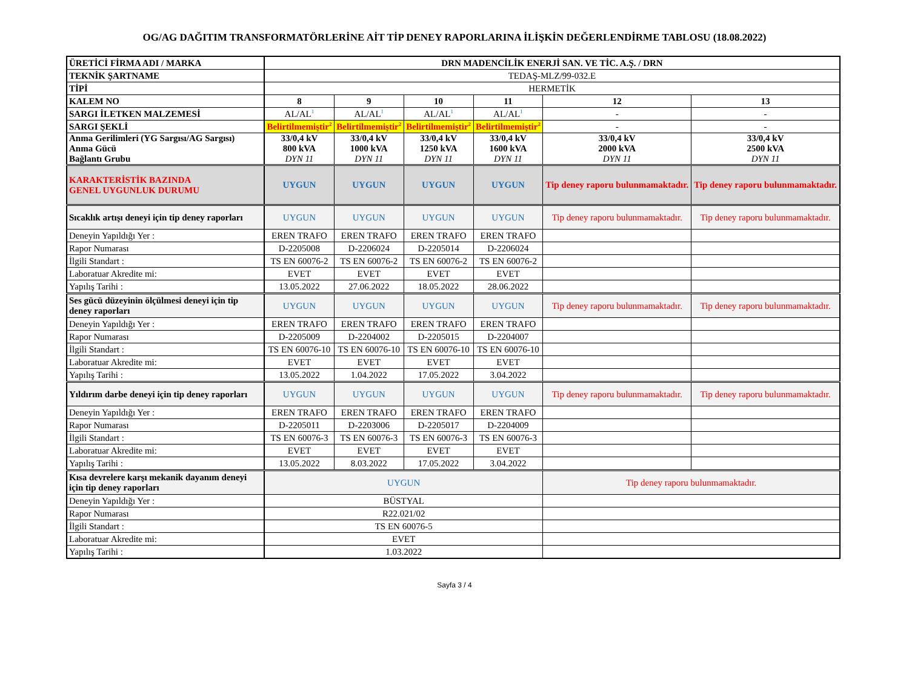OG/AG DAĞITIM TRANSFORMATÖRLERİNE AİT TİP DENEY RAPORLARINA İLİŞKİN DEĞERLENDİRME TABLOSU (18.08.2022)
| ÜRETİCİ FİRMA ADI / MARKA | DRN MADENCİLİK ENERJİ SAN. VE TİC. A.Ş. / DRN | | | | | |
| TEKNİK ŞARTNAME | TEDAŞ-MLZ/99-032.E | | | | | |
| TİPİ | HERMETİK | | | | | |
| KALEM NO | 8 | 9 | 10 | 11 | 12 | 13 |
| SARGI İLETKEN MALZEMESİ | AL/AL<sup>1</sup> | AL/AL<sup>1</sup> | AL/AL<sup>1</sup> | AL/AL<sup>1</sup> | - | - |
| SARGI ŞEKLİ | Belirtilmemiştir<sup>2</sup> | Belirtilmemiştir<sup>2</sup> | Belirtilmemiştir<sup>2</sup> | Belirtilmemiştir<sup>2</sup> | - | - |
| Anma Gerilimleri (YG Sargısı/AG Sargısı) Anma Gücü Bağlantı Grubu | 33/0,4 kV 800 kVA DYN 11 | 33/0,4 kV 1000 kVA DYN 11 | 33/0,4 kV 1250 kVA DYN 11 | 33/0,4 kV 1600 kVA DYN 11 | 33/0,4 kV 2000 kVA DYN 11 | 33/0,4 kV 2500 kVA DYN 11 |
| KARAKTERİSTİK BAZINDA GENEL UYGUNLUK DURUMU | UYGUN | UYGUN | UYGUN | UYGUN | Tip deney raporu bulunmamaktadır. | Tip deney raporu bulunmamaktadır. |
| Sıcaklık artışı deneyi için tip deney raporları | UYGUN | UYGUN | UYGUN | UYGUN | Tip deney raporu bulunmamaktadır. | Tip deney raporu bulunmamaktadır. |
| Deneyin Yapıldığı Yer : | EREN TRAFO | EREN TRAFO | EREN TRAFO | EREN TRAFO | | |
| Rapor Numarası | D-2205008 | D-2206024 | D-2205014 | D-2206024 | | |
| İlgili Standart : | TS EN 60076-2 | TS EN 60076-2 | TS EN 60076-2 | TS EN 60076-2 | | |
| Laboratuar Akredite mi: | EVET | EVET | EVET | EVET | | |
| Yapılış Tarihi : | 13.05.2022 | 27.06.2022 | 18.05.2022 | 28.06.2022 | | |
| Ses gücü düzeyinin ölçülmesi deneyi için tip deney raporları | UYGUN | UYGUN | UYGUN | UYGUN | Tip deney raporu bulunmamaktadır. | Tip deney raporu bulunmamaktadır. |
| Deneyin Yapıldığı Yer : | EREN TRAFO | EREN TRAFO | EREN TRAFO | EREN TRAFO | | |
| Rapor Numarası | D-2205009 | D-2204002 | D-2205015 | D-2204007 | | |
| İlgili Standart : | TS EN 60076-10 | TS EN 60076-10 | TS EN 60076-10 | TS EN 60076-10 | | |
| Laboratuar Akredite mi: | EVET | EVET | EVET | EVET | | |
| Yapılış Tarihi : | 13.05.2022 | 1.04.2022 | 17.05.2022 | 3.04.2022 | | |
| Yıldırım darbe deneyi için tip deney raporları | UYGUN | UYGUN | UYGUN | UYGUN | Tip deney raporu bulunmamaktadır. | Tip deney raporu bulunmamaktadır. |
| Deneyin Yapıldığı Yer : | EREN TRAFO | EREN TRAFO | EREN TRAFO | EREN TRAFO | | |
| Rapor Numarası | D-2205011 | D-2203006 | D-2205017 | D-2204009 | | |
| İlgili Standart : | TS EN 60076-3 | TS EN 60076-3 | TS EN 60076-3 | TS EN 60076-3 | | |
| Laboratuar Akredite mi: | EVET | EVET | EVET | EVET | | |
| Yapılış Tarihi : | 13.05.2022 | 8.03.2022 | 17.05.2022 | 3.04.2022 | | |
| Kısa devrelere karşı mekanik dayanım deneyi için tip deney raporları | UYGUN | | | | Tip deney raporu bulunmamaktadır. | |
| Deneyin Yapıldığı Yer : | BÜSTYAL | | | | | |
| Rapor Numarası | R22.021/02 | | | | | |
| İlgili Standart : | TS EN 60076-5 | | | | | |
| Laboratuar Akredite mi: | EVET | | | | | |
| Yapılış Tarihi : | 1.03.2022 | | | | | |
Sayfa 3 / 4